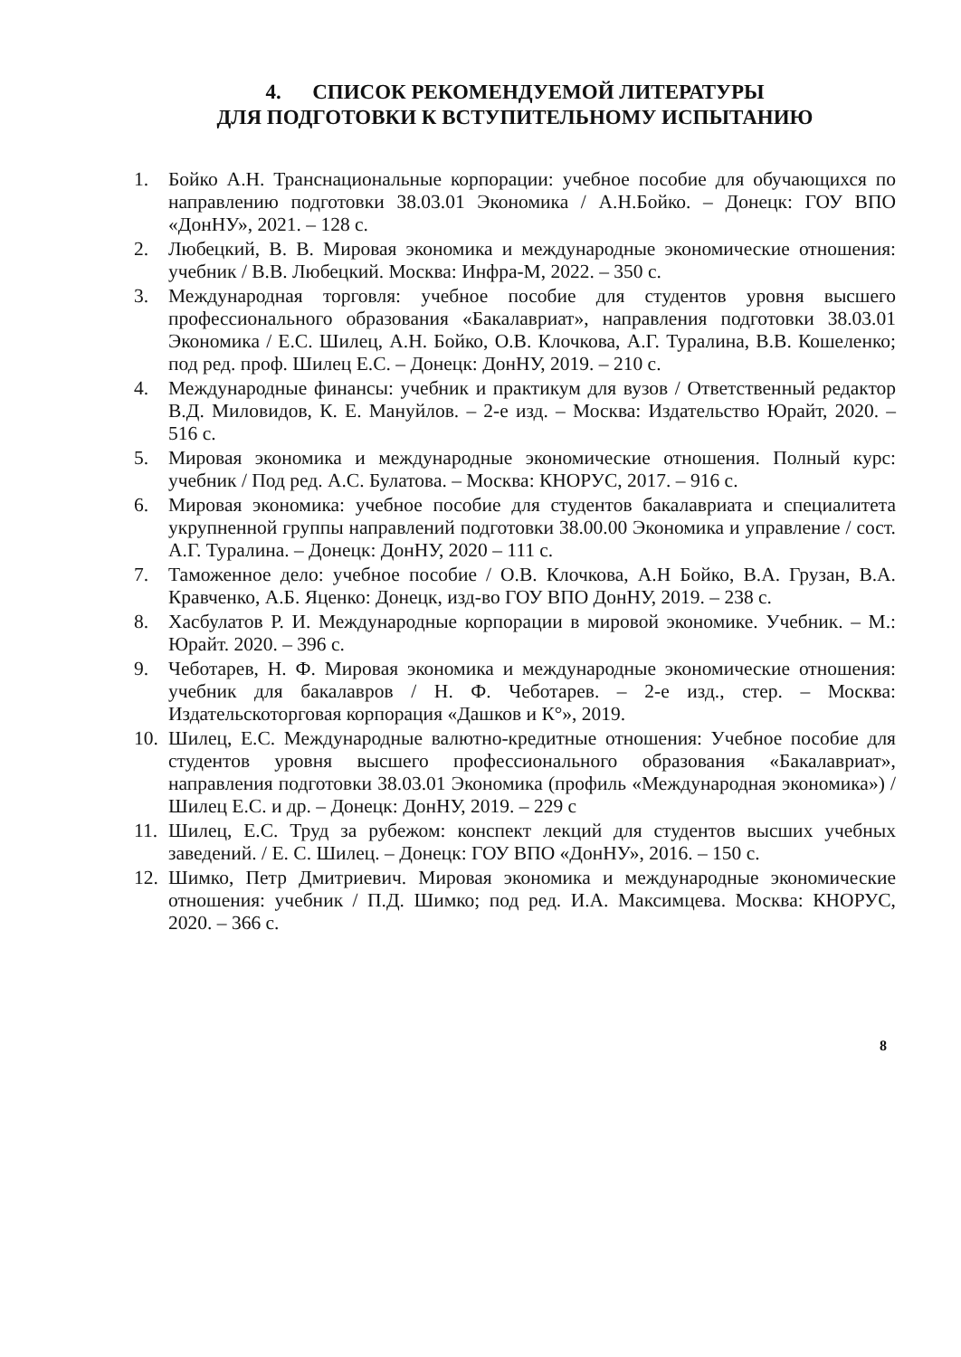4. СПИСОК РЕКОМЕНДУЕМОЙ ЛИТЕРАТУРЫ
ДЛЯ ПОДГОТОВКИ К ВСТУПИТЕЛЬНОМУ ИСПЫТАНИЮ
1. Бойко А.Н. Транснациональные корпорации: учебное пособие для обучающихся по направлению подготовки 38.03.01 Экономика / А.Н.Бойко. – Донецк: ГОУ ВПО «ДонНУ», 2021. – 128 с.
2. Любецкий, В. В. Мировая экономика и международные экономические отношения: учебник / В.В. Любецкий. Москва: Инфра-М, 2022. – 350 с.
3. Международная торговля: учебное пособие для студентов уровня высшего профессионального образования «Бакалавриат», направления подготовки 38.03.01 Экономика / Е.С. Шилец, А.Н. Бойко, О.В. Клочкова, А.Г. Туралина, В.В. Кошеленко; под ред. проф. Шилец Е.С. – Донецк: ДонНУ, 2019. – 210 с.
4. Международные финансы: учебник и практикум для вузов / Ответственный редактор В.Д. Миловидов, К. Е. Мануйлов. – 2-е изд. – Москва: Издательство Юрайт, 2020. – 516 с.
5. Мировая экономика и международные экономические отношения. Полный курс: учебник / Под ред. А.С. Булатова. – Москва: КНОРУС, 2017. – 916 с.
6. Мировая экономика: учебное пособие для студентов бакалавриата и специалитета укрупненной группы направлений подготовки 38.00.00 Экономика и управление / сост. А.Г. Туралина. – Донецк: ДонНУ, 2020 – 111 с.
7. Таможенное дело: учебное пособие / О.В. Клочкова, А.Н Бойко, В.А. Грузан, В.А. Кравченко, А.Б. Яценко: Донецк, изд-во ГОУ ВПО ДонНУ, 2019. – 238 с.
8. Хасбулатов Р. И. Международные корпорации в мировой экономике. Учебник. – М.: Юрайт. 2020. – 396 с.
9. Чеботарев, Н. Ф. Мировая экономика и международные экономические отношения: учебник для бакалавров / Н. Ф. Чеботарев. – 2-е изд., стер. – Москва: Издательскоторговая корпорация «Дашков и К°», 2019.
10. Шилец, Е.С. Международные валютно-кредитные отношения: Учебное пособие для студентов уровня высшего профессионального образования «Бакалавриат», направления подготовки 38.03.01 Экономика (профиль «Международная экономика») / Шилец Е.С. и др. – Донецк: ДонНУ, 2019. – 229 с
11. Шилец, Е.С. Труд за рубежом: конспект лекций для студентов высших учебных заведений. / Е. С. Шилец. – Донецк: ГОУ ВПО «ДонНУ», 2016. – 150 с.
12. Шимко, Петр Дмитриевич. Мировая экономика и международные экономические отношения: учебник / П.Д. Шимко; под ред. И.А. Максимцева. Москва: КНОРУС, 2020. – 366 с.
8